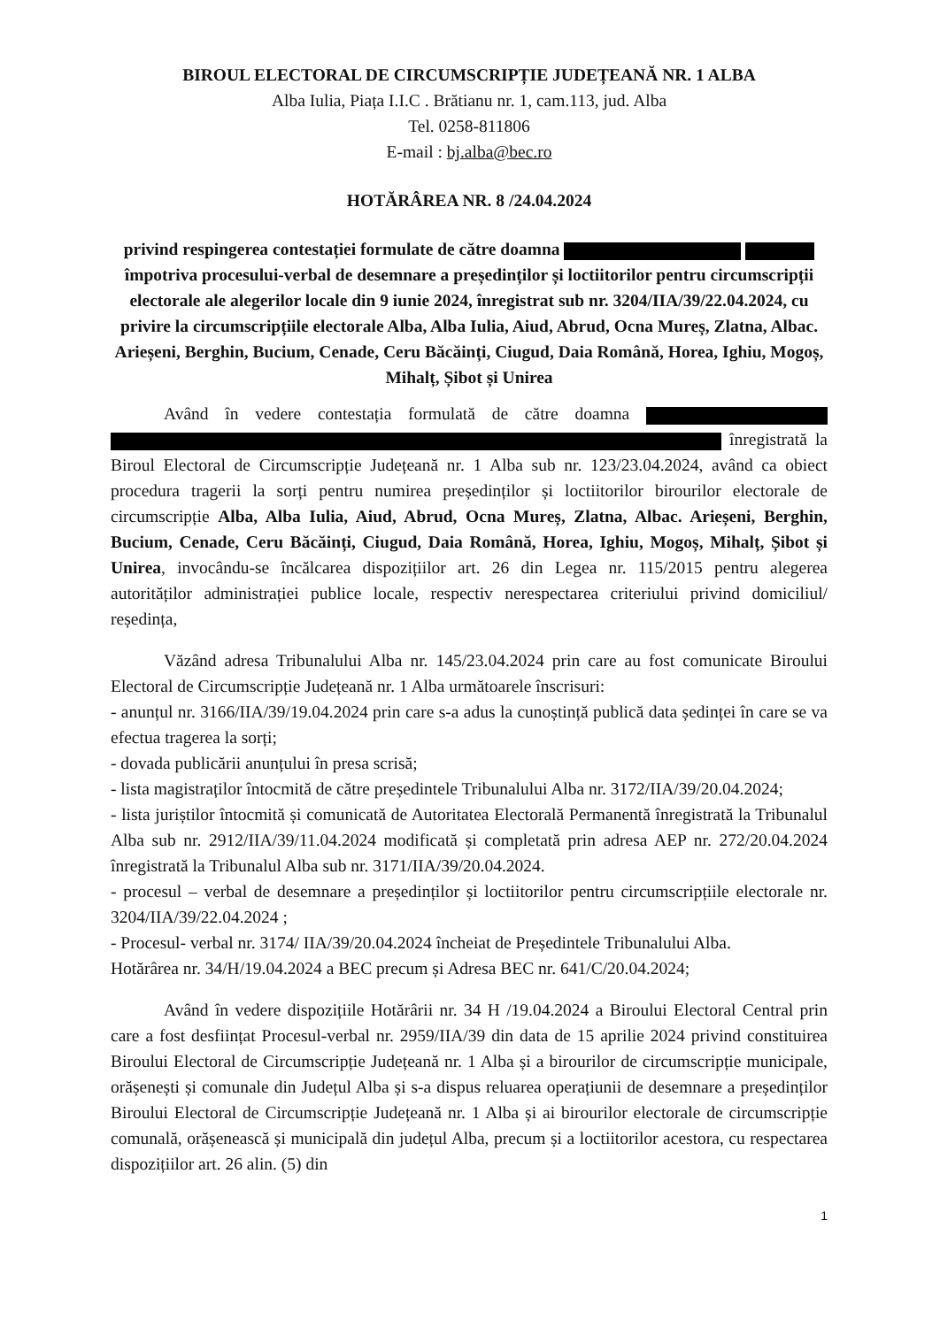BIROUL ELECTORAL DE CIRCUMSCRIPȚIE JUDEȚEANĂ NR. 1 ALBA
Alba Iulia, Piața I.I.C . Brătianu nr. 1, cam.113, jud. Alba
Tel. 0258-811806
E-mail : bj.alba@bec.ro
HOTĂRÂREA NR. 8 /24.04.2024
privind respingerea contestației formulate de către doamna împotriva procesului-verbal de desemnare a președinților și loctiitorilor pentru circumscripții electorale ale alegerilor locale din 9 iunie 2024, înregistrat sub nr. 3204/IIA/39/22.04.2024, cu privire la circumscripțiile electorale Alba, Alba Iulia, Aiud, Abrud, Ocna Mureș, Zlatna, Albac. Arieșeni, Berghin, Bucium, Cenade, Ceru Băcăinți, Ciugud, Daia Română, Horea, Ighiu, Mogoș, Mihalț, Șibot și Unirea
Având în vedere contestația formulată de către doamna înregistrată la Biroul Electoral de Circumscripție Județeană nr. 1 Alba sub nr. 123/23.04.2024, având ca obiect procedura tragerii la sorți pentru numirea președinților și loctiitorilor birourilor electorale de circumscripție Alba, Alba Iulia, Aiud, Abrud, Ocna Mureș, Zlatna, Albac. Arieșeni, Berghin, Bucium, Cenade, Ceru Băcăinți, Ciugud, Daia Română, Horea, Ighiu, Mogoș, Mihalț, Șibot și Unirea, invocându-se încălcarea dispozițiilor art. 26 din Legea nr. 115/2015 pentru alegerea autorităților administrației publice locale, respectiv nerespectarea criteriului privind domiciliul/ reședința,
Văzând adresa Tribunalului Alba nr. 145/23.04.2024 prin care au fost comunicate Biroului Electoral de Circumscripție Județeană nr. 1 Alba următoarele înscrisuri:
- anunțul nr. 3166/IIA/39/19.04.2024 prin care s-a adus la cunoștință publică data ședinței în care se va efectua tragerea la sorți;
- dovada publicării anunțului în presa scrisă;
- lista magistraților întocmită de către președintele Tribunalului Alba nr. 3172/IIA/39/20.04.2024;
- lista juriștilor întocmită și comunicată de Autoritatea Electorală Permanentă înregistrată la Tribunalul Alba sub nr. 2912/IIA/39/11.04.2024 modificată și completată prin adresa AEP nr. 272/20.04.2024 înregistrată la Tribunalul Alba sub nr. 3171/IIA/39/20.04.2024.
- procesul – verbal de desemnare a președinților și loctiitorilor pentru circumscripțiile electorale nr. 3204/IIA/39/22.04.2024 ;
- Procesul- verbal nr. 3174/ IIA/39/20.04.2024 încheiat de Președintele Tribunalului Alba.
Hotărârea nr. 34/H/19.04.2024 a BEC precum și Adresa BEC nr. 641/C/20.04.2024;
Având în vedere dispozițiile Hotărârii nr. 34 H /19.04.2024 a Biroului Electoral Central prin care a fost desființat Procesul-verbal nr. 2959/IIA/39 din data de 15 aprilie 2024 privind constituirea Biroului Electoral de Circumscripție Județeană nr. 1 Alba și a birourilor de circumscripție municipale, orășenești și comunale din Județul Alba și s-a dispus reluarea operațiunii de desemnare a președinților Biroului Electoral de Circumscripție Județeană nr. 1 Alba și ai birourilor electorale de circumscripție comunală, orășenească și municipală din județul Alba, precum și a loctiitorilor acestora, cu respectarea dispozițiilor art. 26 alin. (5) din
1